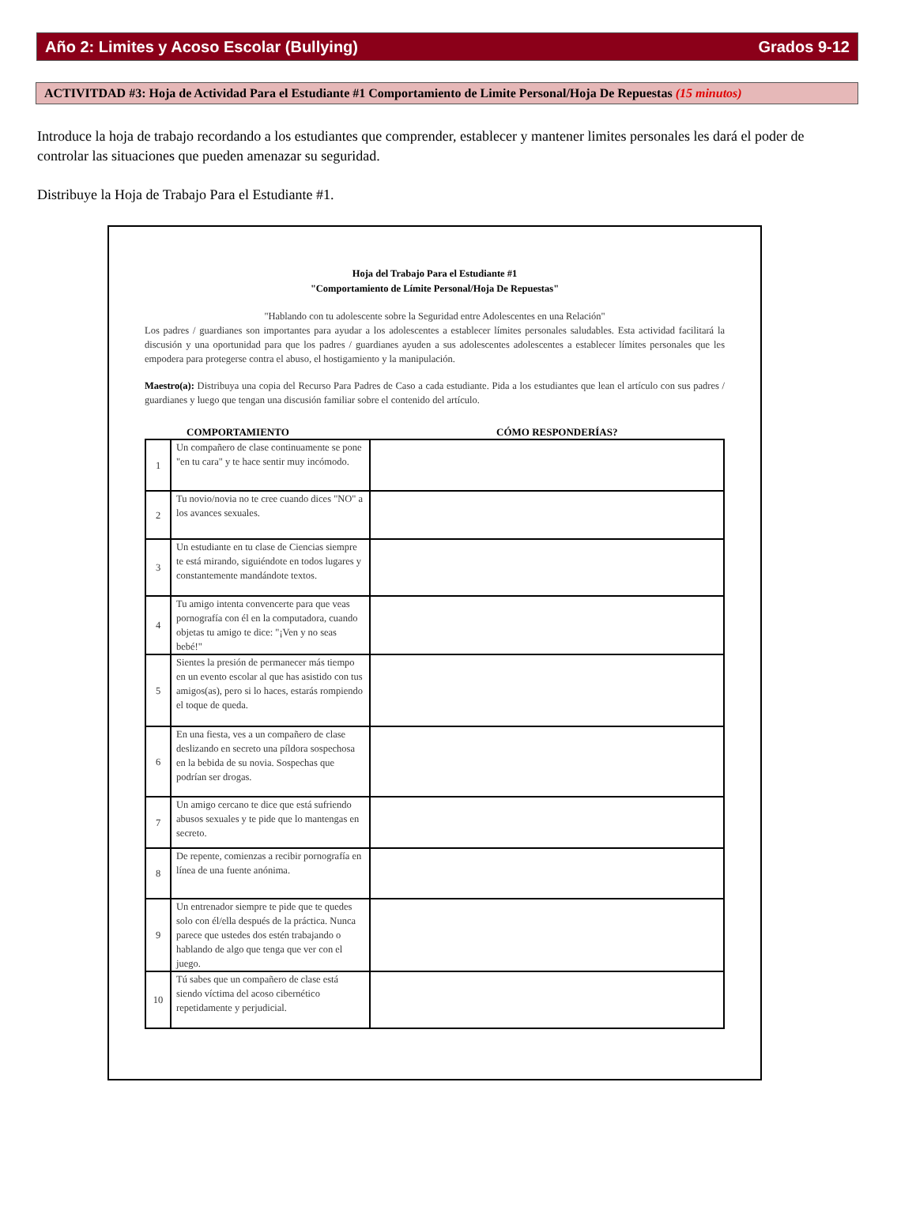Año 2: Limites y Acoso Escolar (Bullying) Grados 9-12
ACTIVITDAD #3: Hoja de Actividad Para el Estudiante #1 Comportamiento de Limite Personal/Hoja De Repuestas (15 minutos)
Introduce la hoja de trabajo recordando a los estudiantes que comprender, establecer y mantener limites personales les dará el poder de controlar las situaciones que pueden amenazar su seguridad.
Distribuye la Hoja de Trabajo Para el Estudiante #1.
Hoja del Trabajo Para el Estudiante #1
"Comportamiento de Límite Personal/Hoja De Repuestas"
"Hablando con tu adolescente sobre la Seguridad entre Adolescentes en una Relación"
Los padres / guardianes son importantes para ayudar a los adolescentes a establecer límites personales saludables. Esta actividad facilitará la discusión y una oportunidad para que los padres / guardianes ayuden a sus adolescentes adolescentes a establecer límites personales que les empodera para protegerse contra el abuso, el hostigamiento y la manipulación.
Maestro(a): Distribuya una copia del Recurso Para Padres de Caso a cada estudiante. Pida a los estudiantes que lean el artículo con sus padres / guardianes y luego que tengan una discusión familiar sobre el contenido del artículo.
| | COMPORTAMIENTO | CÓMO RESPONDERÍAS? |
| --- | --- | --- |
| 1 | Un compañero de clase continuamente se pone "en tu cara" y te hace sentir muy incómodo. | |
| 2 | Tu novio/novia no te cree cuando dices "NO" a los avances sexuales. | |
| 3 | Un estudiante en tu clase de Ciencias siempre te está mirando, siguiéndote en todos lugares y constantemente mandándote textos. | |
| 4 | Tu amigo intenta convencerte para que veas pornografía con él en la computadora, cuando objetas tu amigo te dice: "¡Ven y no seas bebé!" | |
| 5 | Sientes la presión de permanecer más tiempo en un evento escolar al que has asistido con tus amigos(as), pero si lo haces, estarás rompiendo el toque de queda. | |
| 6 | En una fiesta, ves a un compañero de clase deslizando en secreto una píldora sospechosa en la bebida de su novia. Sospechas que podrían ser drogas. | |
| 7 | Un amigo cercano te dice que está sufriendo abusos sexuales y te pide que lo mantengas en secreto. | |
| 8 | De repente, comienzas a recibir pornografía en línea de una fuente anónima. | |
| 9 | Un entrenador siempre te pide que te quedes solo con él/ella después de la práctica. Nunca parece que ustedes dos estén trabajando o hablando de algo que tenga que ver con el juego. | |
| 10 | Tú sabes que un compañero de clase está siendo víctima del acoso cibernético repetidamente y perjudicial. | |